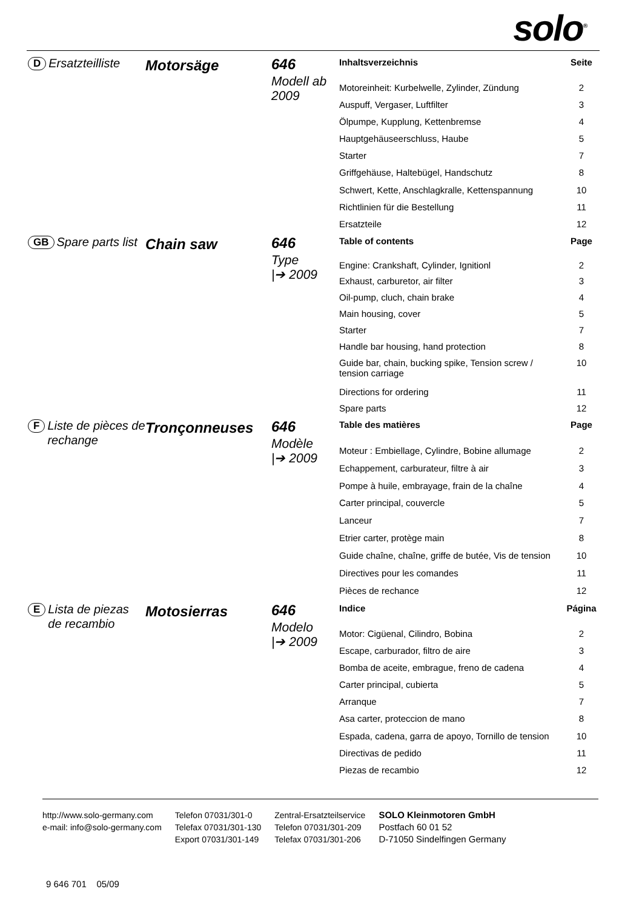solo<sup>®</sup>
D Ersatzteilliste
Motorsäge
646
Modell ab 2009
| Inhaltsverzeichnis | Seite |
| --- | --- |
| Motoreinheit: Kurbelwelle, Zylinder, Zündung | 2 |
| Auspuff, Vergaser, Luftfilter | 3 |
| Ölpumpe, Kupplung, Kettenbremse | 4 |
| Hauptgehäuseerschluss, Haube | 5 |
| Starter | 7 |
| Griffgehäuse, Haltebügel, Handschutz | 8 |
| Schwert, Kette, Anschlagkralle, Kettenspannung | 10 |
| Richtlinien für die Bestellung | 11 |
| Ersatzteile | 12 |
GB Spare parts list
Chain saw
646
Type
|➔ 2009
| Table of contents | Page |
| --- | --- |
| Engine: Crankshaft, Cylinder, Ignitionl | 2 |
| Exhaust, carburetor, air filter | 3 |
| Oil-pump, cluch, chain brake | 4 |
| Main housing, cover | 5 |
| Starter | 7 |
| Handle bar housing, hand protection | 8 |
| Guide bar, chain, bucking spike, Tension screw / tension carriage | 10 |
| Directions for ordering | 11 |
| Spare parts | 12 |
F Liste de pièces de rechange
Tronçonneuses
646
Modèle
|➔ 2009
| Table des matières | Page |
| --- | --- |
| Moteur : Embiellage, Cylindre, Bobine allumage | 2 |
| Echappement, carburateur, filtre à air | 3 |
| Pompe à huile, embrayage, frain de la chaîne | 4 |
| Carter principal, couvercle | 5 |
| Lanceur | 7 |
| Etrier carter, protège main | 8 |
| Guide chaîne, chaîne, griffe de butée, Vis de tension | 10 |
| Directives pour les comandes | 11 |
| Pièces de rechance | 12 |
E Lista de piezas de recambio
Motosierras
646
Modelo
|➔ 2009
| Indice | Página |
| --- | --- |
| Motor: Cigüenal, Cilindro, Bobina | 2 |
| Escape, carburador, filtro de aire | 3 |
| Bomba de aceite, embrague, freno de cadena | 4 |
| Carter principal, cubierta | 5 |
| Arranque | 7 |
| Asa carter, proteccion de mano | 8 |
| Espada, cadena, garra de apoyo, Tornillo de tension | 10 |
| Directivas de pedido | 11 |
| Piezas de recambio | 12 |
http://www.solo-germany.com
e-mail: info@solo-germany.com
Telefon 07031/301-0
Telefax 07031/301-130
Export 07031/301-149
Zentral-Ersatzteilservice
Telefon 07031/301-209
Telefax 07031/301-206
SOLO Kleinmotoren GmbH
Postfach 60 01 52
D-71050 Sindelfingen Germany
9 646 701 05/09